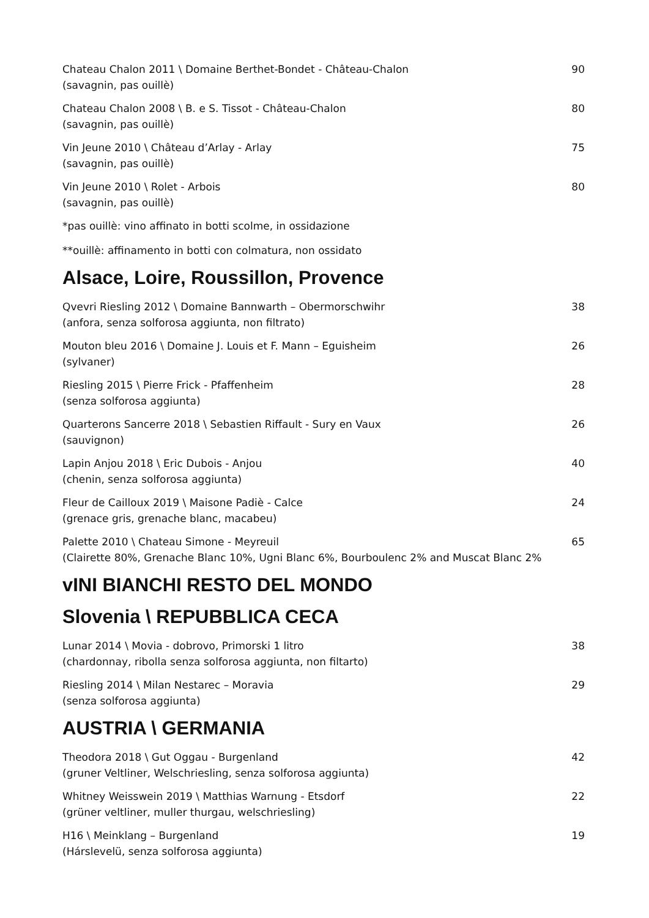Chateau Chalon 2011 \ Domaine Berthet-Bondet - Château-Chalon
(savagnin, pas ouillè)
90
Chateau Chalon 2008 \ B. e S. Tissot - Château-Chalon
(savagnin, pas ouillè)
80
Vin Jeune 2010 \ Château d’Arlay - Arlay
(savagnin, pas ouillè)
75
Vin Jeune 2010 \ Rolet - Arbois
(savagnin, pas ouillè)
80
*pas ouillè: vino affinato in botti scolme, in ossidazione
**ouillè: affinamento in botti con colmatura, non ossidato
Alsace, Loire, Roussillon, Provence
Qvevri Riesling 2012 \ Domaine Bannwarth – Obermorschwihr
(anfora, senza solforosa aggiunta, non filtrato)
38
Mouton bleu 2016 \ Domaine J. Louis et F. Mann – Eguisheim
(sylvaner)
26
Riesling 2015 \ Pierre Frick - Pfaffenheim
(senza solforosa aggiunta)
28
Quarterons Sancerre 2018 \ Sebastien Riffault - Sury en Vaux
(sauvignon)
26
Lapin Anjou 2018 \ Eric Dubois - Anjou
(chenin, senza solforosa aggiunta)
40
Fleur de Cailloux 2019 \ Maisone Padiè - Calce
(grenace gris, grenache blanc, macabeu)
24
Palette 2010 \ Chateau Simone - Meyreuil
(Clairette 80%, Grenache Blanc 10%, Ugni Blanc 6%, Bourboulenc 2% and Muscat Blanc 2%
65
vINI BIANCHI RESTO DEL MONDO
Slovenia \ REPUBBLICA CECA
Lunar 2014 \ Movia - dobrovo, Primorski 1 litro
(chardonnay, ribolla senza solforosa aggiunta, non filtarto)
38
Riesling 2014 \ Milan Nestarec – Moravia
(senza solforosa aggiunta)
29
AUSTRIA \ GERMANIA
Theodora 2018 \ Gut Oggau - Burgenland
(gruner Veltliner, Welschriesling, senza solforosa aggiunta)
42
Whitney Weisswein 2019 \ Matthias Warnung - Etsdorf
(grüner veltliner, muller thurgau, welschriesling)
22
H16 \ Meinklang – Burgenland
(Hárslevelü, senza solforosa aggiunta)
19